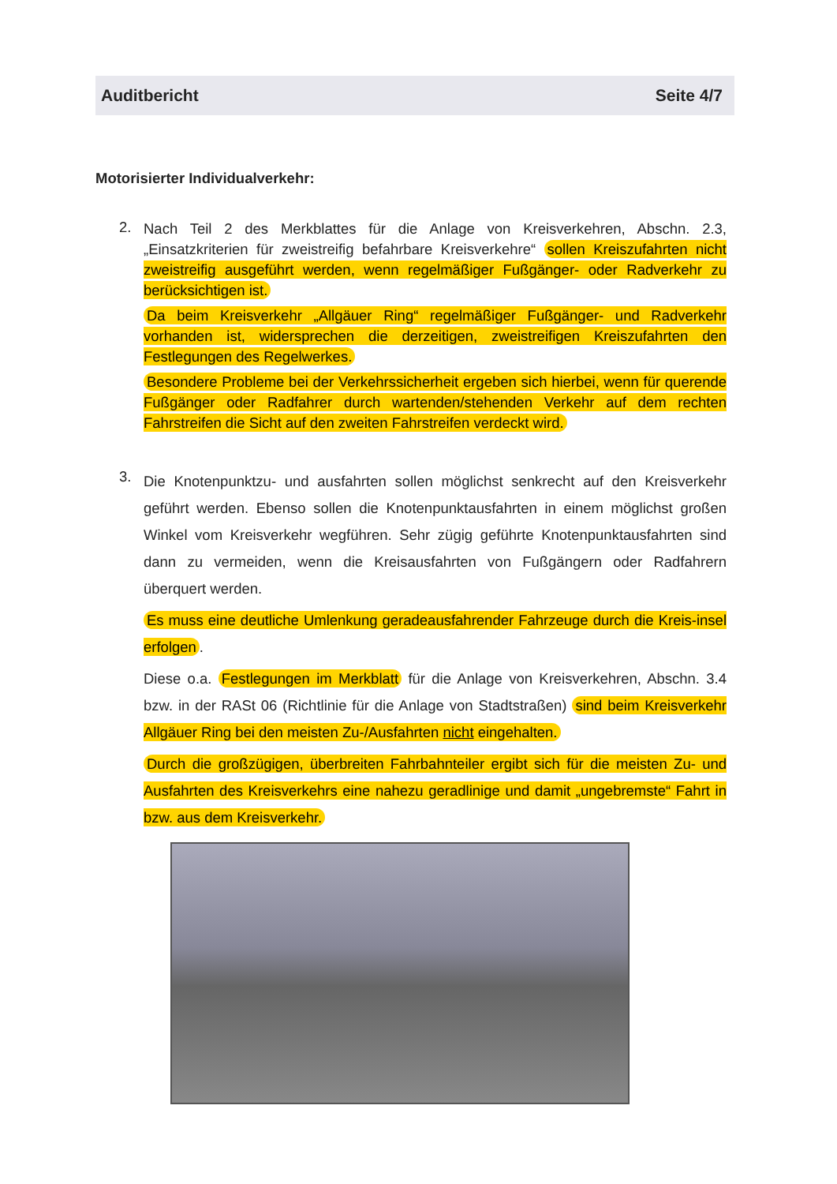Auditbericht Seite 4/7
Motorisierter Individualverkehr:
2.
Nach Teil 2 des Merkblattes für die Anlage von Kreisverkehren, Abschn. 2.3, „Einsatzkriterien für zweistreifig befahrbare Kreisverkehre“ sollen Kreiszufahrten nicht zweistreifig ausgeführt werden, wenn regelmäßiger Fußgänger- oder Radverkehr zu berücksichtigen ist.
Da beim Kreisverkehr „Allgäuer Ring“ regelmäßiger Fußgänger- und Radverkehr vorhanden ist, widersprechen die derzeitigen, zweistreifigen Kreiszufahrten den Festlegungen des Regelwerkes.
Besondere Probleme bei der Verkehrssicherheit ergeben sich hierbei, wenn für querende Fußgänger oder Radfahrer durch wartenden/stehenden Verkehr auf dem rechten Fahrstreifen die Sicht auf den zweiten Fahrstreifen verdeckt wird.
3.
Die Knotenpunktzu- und ausfahrten sollen möglichst senkrecht auf den Kreisverkehr geführt werden. Ebenso sollen die Knotenpunktausfahrten in einem möglichst großen Winkel vom Kreisverkehr wegführen. Sehr zügig geführte Knotenpunktausfahrten sind dann zu vermeiden, wenn die Kreisausfahrten von Fußgängern oder Radfahrern überquert werden.
Es muss eine deutliche Umlenkung geradeausfahrender Fahrzeuge durch die Kreis-insel erfolgen.
Diese o.a. Festlegungen im Merkblatt für die Anlage von Kreisverkehren, Abschn. 3.4 bzw. in der RASt 06 (Richtlinie für die Anlage von Stadtstraßen) sind beim Kreisverkehr Allgäuer Ring bei den meisten Zu-/Ausfahrten nicht eingehalten.
Durch die großzügigen, überbreiten Fahrbahnteiler ergibt sich für die meisten Zu- und Ausfahrten des Kreisverkehrs eine nahezu geradlinige und damit „ungebremste“ Fahrt in bzw. aus dem Kreisverkehr.